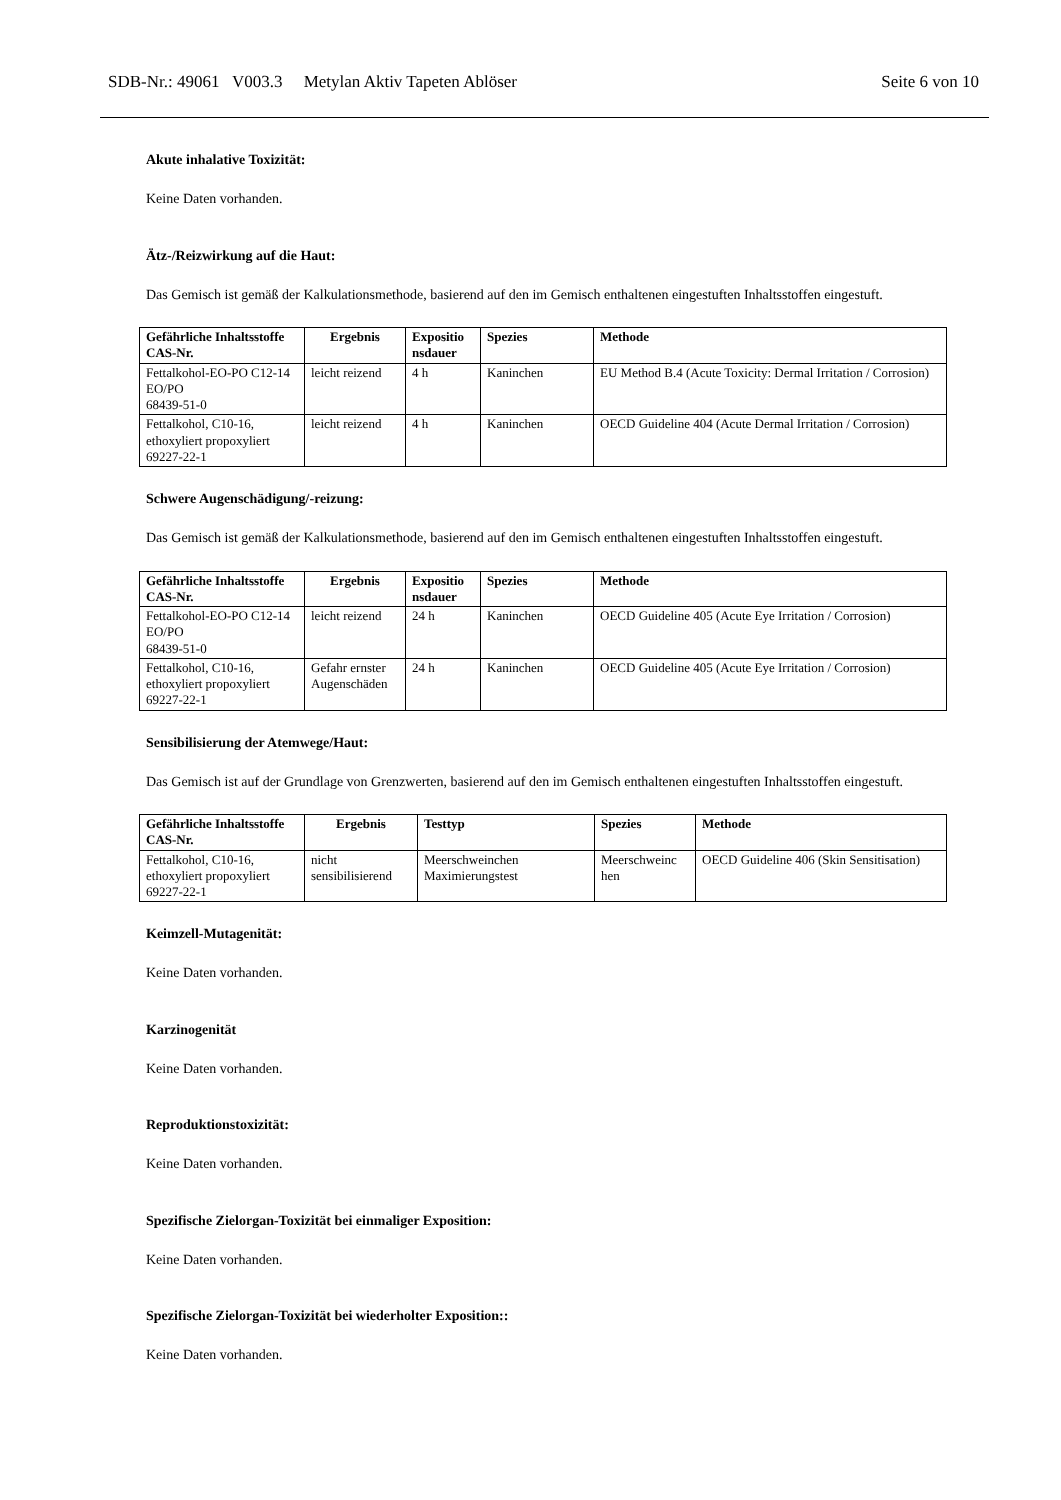SDB-Nr.: 49061 V003.3 Metylan Aktiv Tapeten Ablöser Seite 6 von 10
Akute inhalative Toxizität:
Keine Daten vorhanden.
Ätz-/Reizwirkung auf die Haut:
Das Gemisch ist gemäß der Kalkulationsmethode, basierend auf den im Gemisch enthaltenen eingestuften Inhaltsstoffen eingestuft.
| Gefährliche Inhaltsstoffe CAS-Nr. | Ergebnis | Expositio nsdauer | Spezies | Methode |
| --- | --- | --- | --- | --- |
| Fettalkohol-EO-PO C12-14 EO/PO 68439-51-0 | leicht reizend | 4 h | Kaninchen | EU Method B.4 (Acute Toxicity: Dermal Irritation / Corrosion) |
| Fettalkohol, C10-16, ethoxyliert propoxyliert 69227-22-1 | leicht reizend | 4 h | Kaninchen | OECD Guideline 404 (Acute Dermal Irritation / Corrosion) |
Schwere Augenschädigung/-reizung:
Das Gemisch ist gemäß der Kalkulationsmethode, basierend auf den im Gemisch enthaltenen eingestuften Inhaltsstoffen eingestuft.
| Gefährliche Inhaltsstoffe CAS-Nr. | Ergebnis | Expositio nsdauer | Spezies | Methode |
| --- | --- | --- | --- | --- |
| Fettalkohol-EO-PO C12-14 EO/PO 68439-51-0 | leicht reizend | 24 h | Kaninchen | OECD Guideline 405 (Acute Eye Irritation / Corrosion) |
| Fettalkohol, C10-16, ethoxyliert propoxyliert 69227-22-1 | Gefahr ernster Augenschäden | 24 h | Kaninchen | OECD Guideline 405 (Acute Eye Irritation / Corrosion) |
Sensibilisierung der Atemwege/Haut:
Das Gemisch ist auf der Grundlage von Grenzwerten, basierend auf den im Gemisch enthaltenen eingestuften Inhaltsstoffen eingestuft.
| Gefährliche Inhaltsstoffe CAS-Nr. | Ergebnis | Testtyp | Spezies | Methode |
| --- | --- | --- | --- | --- |
| Fettalkohol, C10-16, ethoxyliert propoxyliert 69227-22-1 | nicht sensibilisierend | Meerschweinchen Maximierungstest | Meerschweinc hen | OECD Guideline 406 (Skin Sensitisation) |
Keimzell-Mutagenität:
Keine Daten vorhanden.
Karzinogenität
Keine Daten vorhanden.
Reproduktionstoxizität:
Keine Daten vorhanden.
Spezifische Zielorgan-Toxizität bei einmaliger Exposition:
Keine Daten vorhanden.
Spezifische Zielorgan-Toxizität bei wiederholter Exposition::
Keine Daten vorhanden.